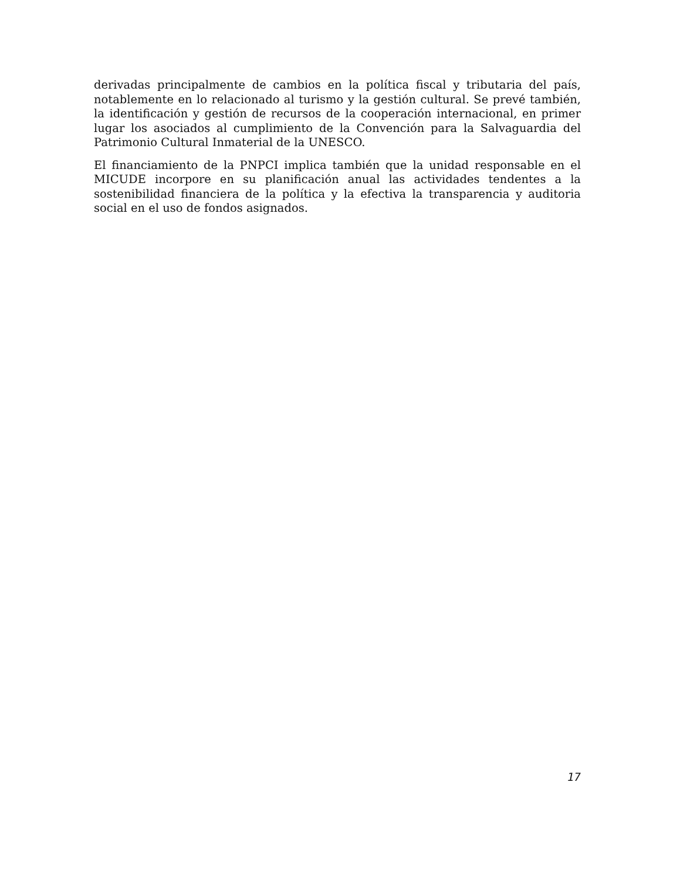derivadas principalmente de cambios en la política fiscal y tributaria del país, notablemente en lo relacionado al turismo y la gestión cultural. Se prevé también, la identificación y gestión de recursos de la cooperación internacional, en primer lugar los asociados al cumplimiento de la Convención para la Salvaguardia del Patrimonio Cultural Inmaterial de la UNESCO.
El financiamiento de la PNPCI implica también que la unidad responsable en el MICUDE incorpore en su planificación anual las actividades tendentes a la sostenibilidad financiera de la política y la efectiva la transparencia y auditoria social en el uso de fondos asignados.
17